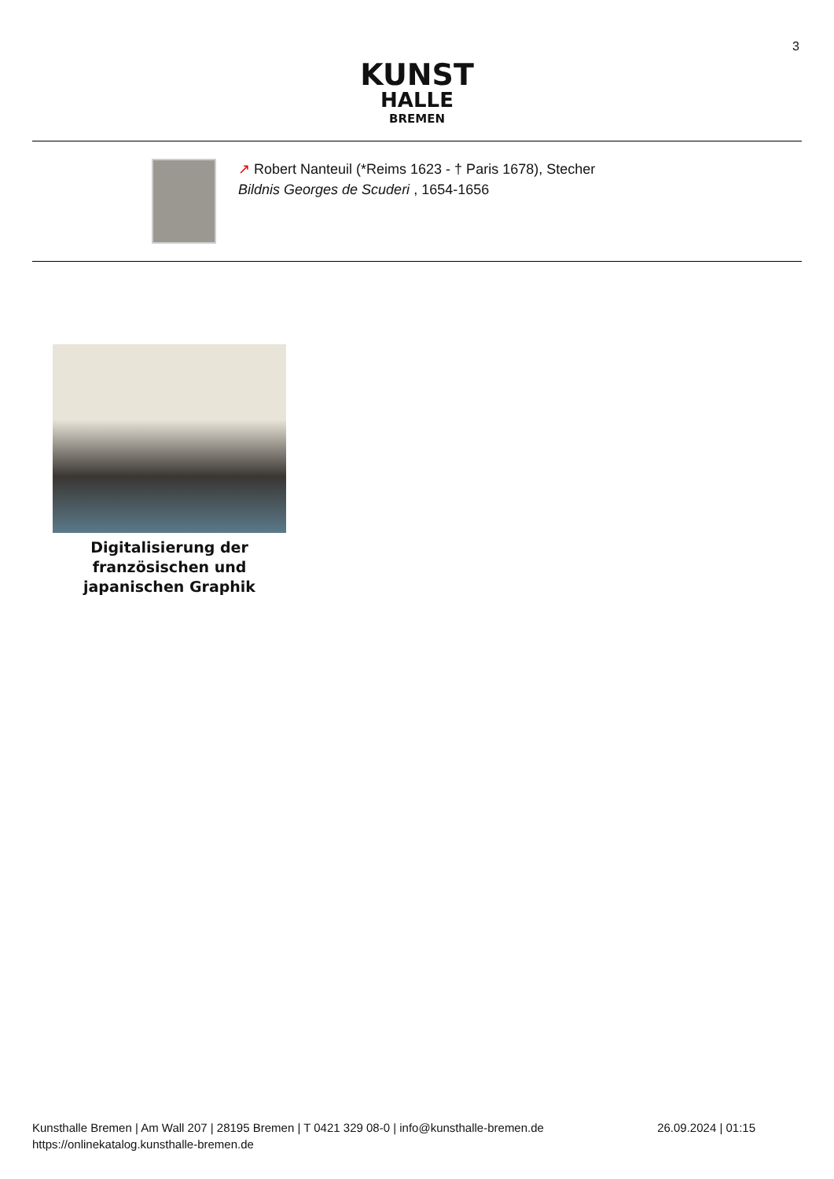3
KUNST
HALLE
BREMEN
↗ Robert Nanteuil (*Reims 1623 - † Paris 1678), Stecher
Bildnis Georges de Scuderi , 1654-1656
Digitalisierung der französischen und japanischen Graphik
Kunsthalle Bremen | Am Wall 207 | 28195 Bremen | T 0421 329 08-0 | info@kunsthalle-bremen.de
https://onlinekatalog.kunsthalle-bremen.de
26.09.2024 | 01:15